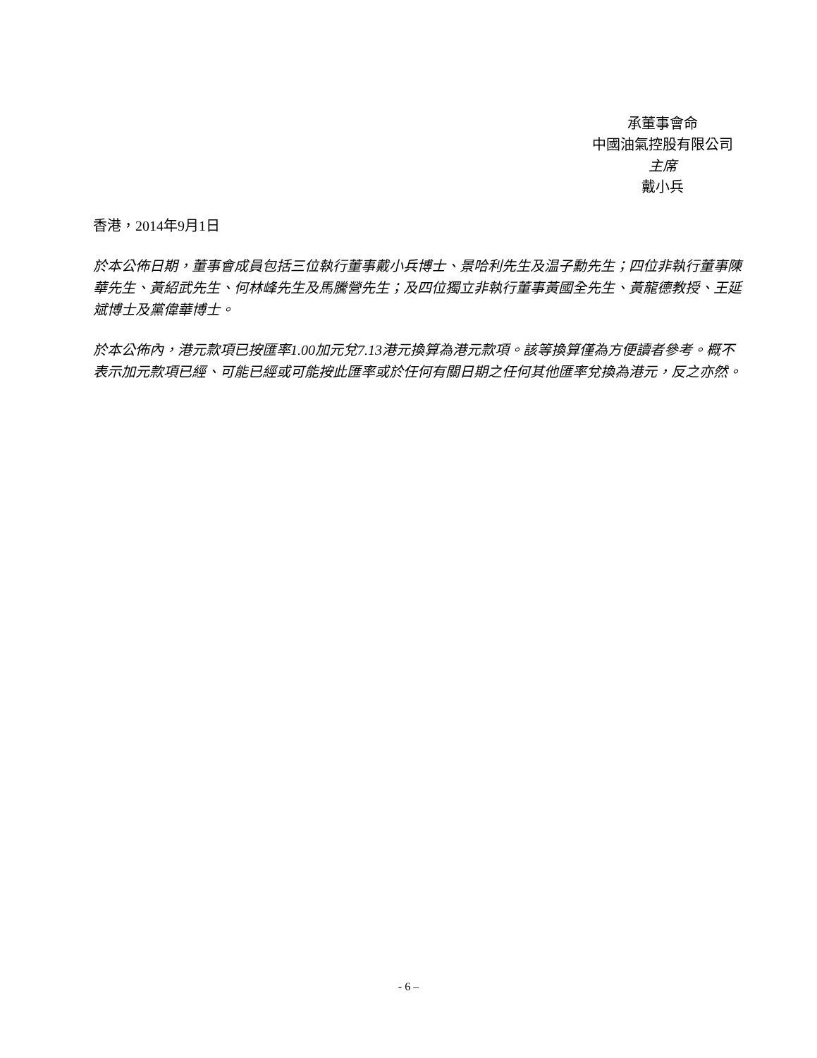承董事會命
中國油氣控股有限公司
主席
戴小兵
香港，2014年9月1日
於本公佈日期，董事會成員包括三位執行董事戴小兵博士、景哈利先生及温子勳先生；四位非執行董事陳華先生、黃紹武先生、何林峰先生及馬騰營先生；及四位獨立非執行董事黃國全先生、黃龍德教授、王延斌博士及黨偉華博士。
於本公佈內，港元款項已按匯率1.00加元兌7.13港元換算為港元款項。該等換算僅為方便讀者參考。概不表示加元款項已經、可能已經或可能按此匯率或於任何有關日期之任何其他匯率兌換為港元，反之亦然。
- 6 –